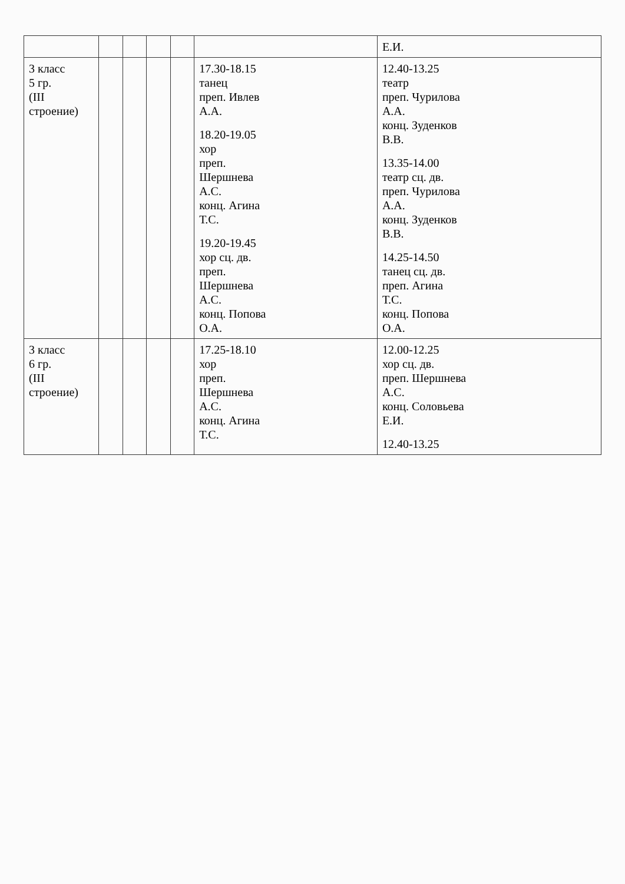| | | | | | | Е.И. |
| 3 класс 5 гр. (III строение) | | | | | 17.30-18.15 танец преп. Ивлев А.А. 18.20-19.05 хор преп. Шершнева А.С. конц. Агина Т.С. 19.20-19.45 хор сц. дв. преп. Шершнева А.С. конц. Попова О.А. | 12.40-13.25 театр преп. Чурилова А.А. конц. Зуденков В.В. 13.35-14.00 театр сц. дв. преп. Чурилова А.А. конц. Зуденков В.В. 14.25-14.50 танец сц. дв. преп. Агина Т.С. конц. Попова О.А. |
| 3 класс 6 гр. (III строение) | | | | | 17.25-18.10 хор преп. Шершнева А.С. конц. Агина Т.С. | 12.00-12.25 хор сц. дв. преп. Шершнева А.С. конц. Соловьева Е.И. 12.40-13.25 |